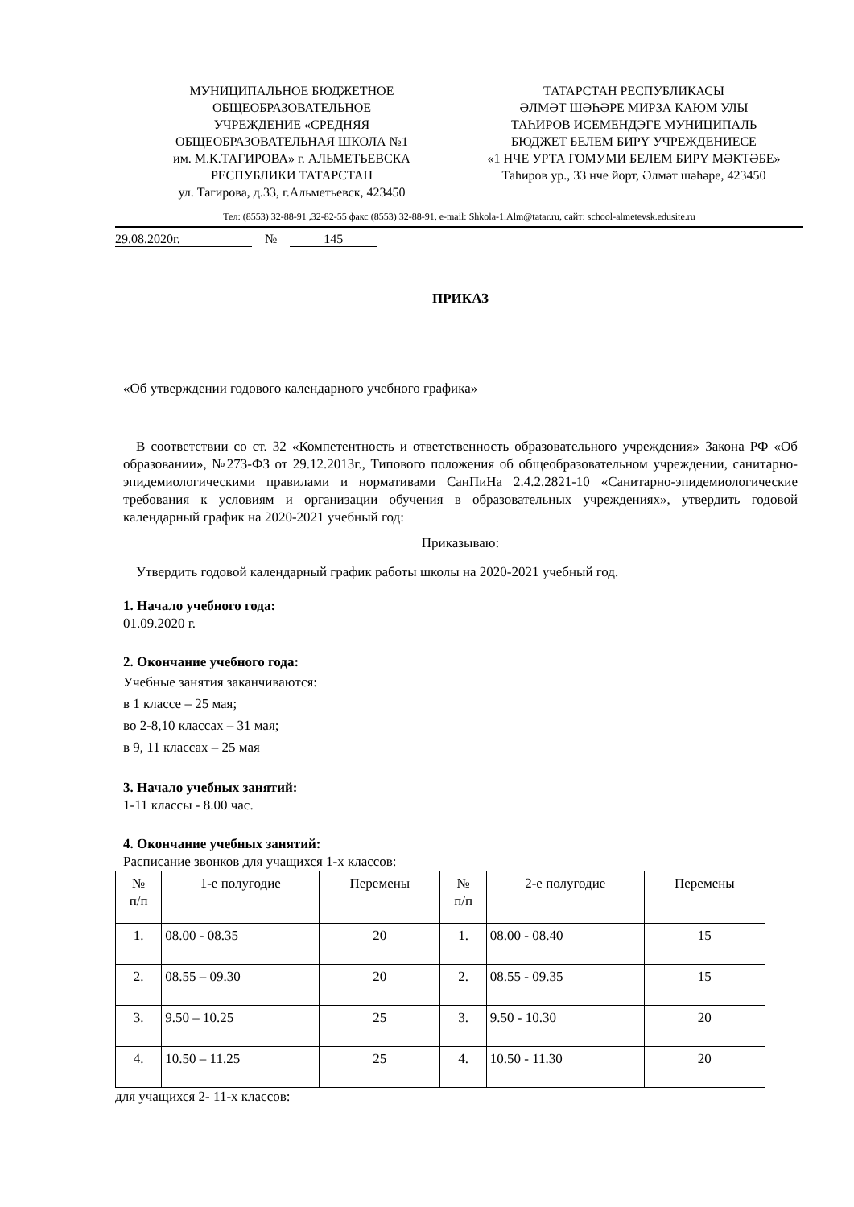МУНИЦИПАЛЬНОЕ БЮДЖЕТНОЕ
ОБЩЕОБРАЗОВАТЕЛЬНОЕ
УЧРЕЖДЕНИЕ «СРЕДНЯЯ
ОБЩЕОБРАЗОВАТЕЛЬНАЯ ШКОЛА №1
им. М.К.ТАГИРОВА» г. АЛЬМЕТЬЕВСКА
РЕСПУБЛИКИ ТАТАРСТАН
ул. Тагирова, д.33, г.Альметьевск, 423450
ТАТАРСТАН РЕСПУБЛИКАСЫ
ӘЛМӘТ ШӘҺӘРЕ МИРЗА КАЮМ УЛЫ
ТАҺИРОВ ИСЕМЕНДЭГЕ МУНИЦИПАЛЬ
БЮДЖЕТ БЕЛЕМ БИРҮ УЧРЕЖДЕНИЕСЕ
«1 НЧЕ УРТА ГОМУМИ БЕЛЕМ БИРҮ МӘКТӘБЕ»
Таһиров ур., 33 нче йорт, Әлмәт шәһәре, 423450
Тел: (8553) 32-88-91 ,32-82-55 факс (8553) 32-88-91, e-mail: Shkola-1.Alm@tatar.ru, сайт: school-almetevsk.edusite.ru
29.08.2020г. № 145
ПРИКАЗ
«Об утверждении годового календарного учебного графика»
В соответствии со ст. 32 «Компетентность и ответственность образовательного учреждения» Закона РФ «Об образовании», №273-ФЗ от 29.12.2013г., Типового положения об общеобразовательном учреждении, санитарно-эпидемиологическими правилами и нормативами СанПиНа 2.4.2.2821-10 «Санитарно-эпидемиологические требования к условиям и организации обучения в образовательных учреждениях», утвердить годовой календарный график на 2020-2021 учебный год:
Приказываю:
Утвердить годовой календарный график работы школы на 2020-2021 учебный год.
1. Начало учебного года:
01.09.2020 г.
2. Окончание учебного года:
Учебные занятия заканчиваются:
в 1 классе – 25 мая;
во 2-8,10 классах – 31 мая;
в 9, 11 классах – 25 мая
3. Начало учебных занятий:
1-11 классы - 8.00 час.
4. Окончание учебных занятий:
Расписание звонков для учащихся 1-х классов:
| № п/п | 1-е полугодие | Перемены | № п/п | 2-е полугодие | Перемены |
| 1. | 08.00 - 08.35 | 20 | 1. | 08.00 - 08.40 | 15 |
| 2. | 08.55 – 09.30 | 20 | 2. | 08.55 - 09.35 | 15 |
| 3. | 9.50 – 10.25 | 25 | 3. | 9.50 - 10.30 | 20 |
| 4. | 10.50 – 11.25 | 25 | 4. | 10.50 - 11.30 | 20 |
для учащихся 2- 11-х классов: